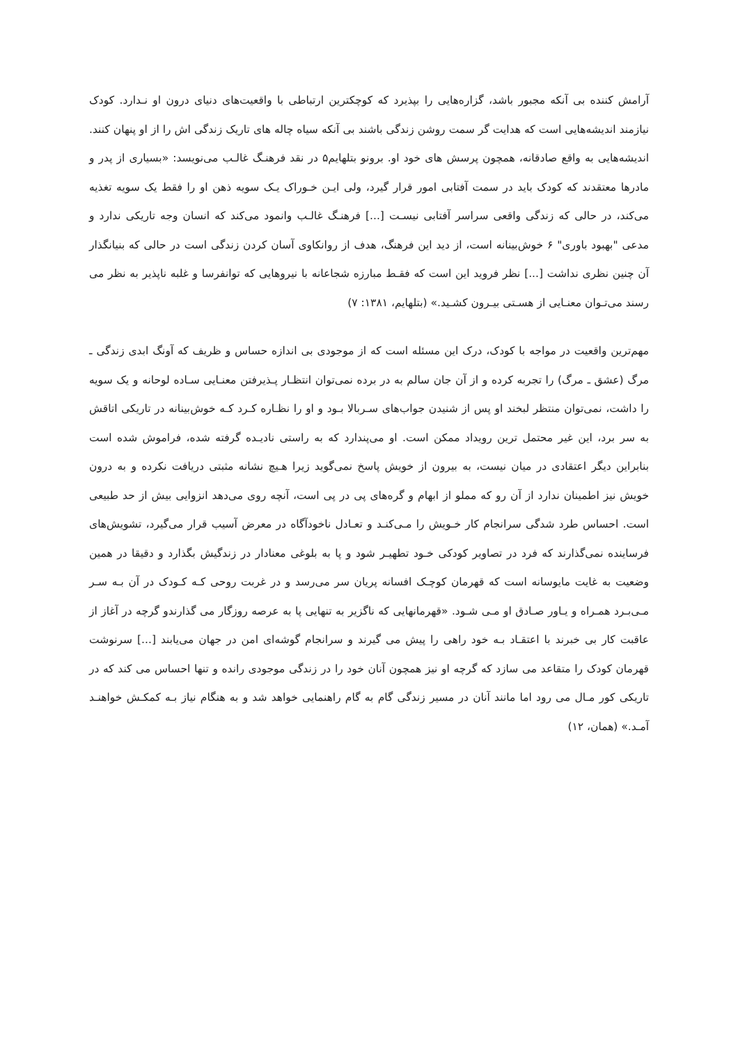آرامش کننده بی آنکه مجبور باشد، گزاره‌هایی را بپذیرد که کوچکترین ارتباطی با واقعیت‌های دنیای درون او نـدارد. کودک نیازمند اندیشه‌هایی است که هدایت گر سمت روشن زندگی باشند بی آنکه سیاه چاله های تاریک زندگی اش را از او پنهان کنند. اندیشه‌هایی به واقع صادقانه، همچون پرسش های خود او. برونو بتلهایم۵ در نقد فرهنـگ غالـب می‌نویسد: «بسیاری از پدر و مادرها معتقدند که کودک باید در سمت آفتابی امور قرار گیرد، ولی ایـن خـوراک یـک سویه ذهن او را فقط یک سویه تغذیه می‌کند، در حالی که زندگی واقعی سراسر آفتابی نیسـت [...] فرهنـگ غالـب وانمود می‌کند که انسان وجه تاریکی ندارد و مدعی "بهبود باوری" ۶ خوش‌بینانه است، از دید این فرهنگ، هدف از روانکاوی آسان کردن زندگی است در حالی که بنیانگذار آن چنین نظری نداشت [...] نظر فروید این است که فقـط مبارزه شجاعانه با نیروهایی که توانفرسا و غلبه ناپذیر به نظر می رسند می‌تـوان معنـایی از هسـتی بیـرون کشـید.» (بتلهایم، ۱۳۸۱: ۷)
مهم‌ترین واقعیت در مواجه با کودک، درک این مسئله است که از موجودی بی اندازه حساس و ظریف که آونگ ابدی زندگی ـ مرگ (عشق ـ مرگ) را تجربه کرده و از آن جان سالم به در برده نمی‌توان انتظـار پـذیرفتن معنـایی سـاده لوحانه و یک سویه را داشت، نمی‌توان منتظر لبخند او پس از شنیدن جواب‌های سـربالا بـود و او را نظـاره کـرد کـه خوش‌بینانه در تاریکی اتاقش به سر برد، این غیر محتمل ترین رویداد ممکن است. او می‌پندارد که به راستی نادیـده گرفته شده، فراموش شده است بنابراین دیگر اعتقادی در میان نیست، به بیرون از خویش پاسخ نمی‌گوید زیرا هـیچ نشانه مثبتی دریافت نکرده و به درون خویش نیز اطمینان ندارد از آن رو که مملو از ابهام و گره‌های پی در پی است، آنچه روی می‌دهد انزوایی بیش از حد طبیعی است. احساس طرد شدگی سرانجام کار خـویش را مـی‌کنـد و تعـادل ناخودآگاه در معرض آسیب قرار می‌گیرد، تشویش‌های فرساینده نمی‌گذارند که فرد در تصاویر کودکی خـود تطهیـر شود و پا به بلوغی معنادار در زندگیش بگذارد و دقیقا در همین وضعیت به غایت مایوسانه است که قهرمان کوچـک افسانه پریان سر می‌رسد و در غربت روحی کـه کـودک در آن بـه سـر مـی‌بـرد همـراه و یـاور صـادق او مـی شـود. «قهرمانهایی که ناگزیر به تنهایی پا به عرصه روزگار می گذارندو گرچه در آغاز از عاقبت کار بی خبرند با اعتقـاد بـه خود راهی را پیش می گیرند و سرانجام گوشه‌ای امن در جهان می‌یابند [...] سرنوشت قهرمان کودک را متقاعد می سازد که گرچه او نیز همچون آنان خود را در زندگی موجودی رانده و تنها احساس می کند که در تاریکی کور مـال می رود اما مانند آنان در مسیر زندگی گام به گام راهنمایی خواهد شد و به هنگام نیاز بـه کمکـش خواهنـد آمـد.» (همان، ۱۲)